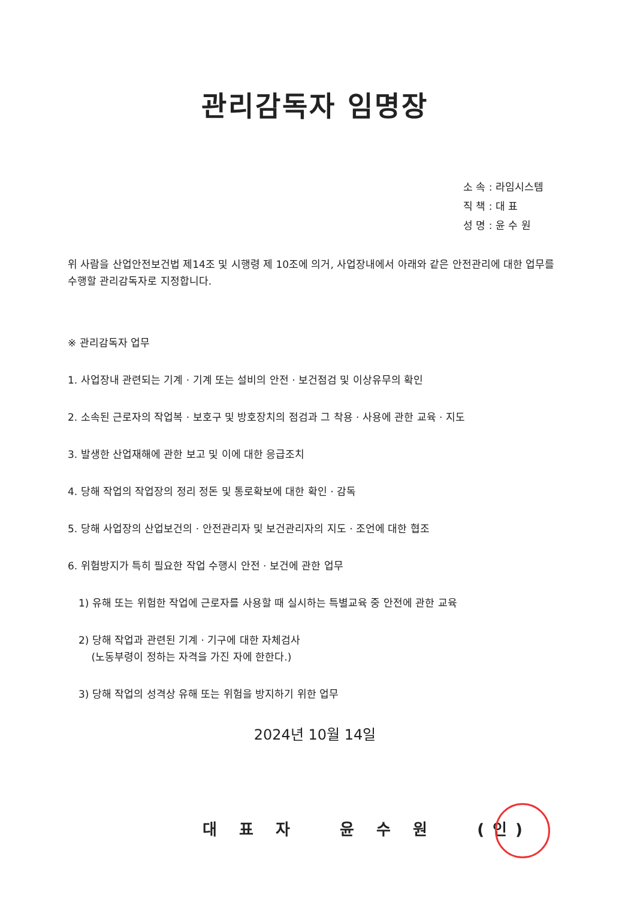관리감독자 임명장
소 속 : 라임시스템
직 책 : 대 표
성 명 : 윤 수 원
위 사람을 산업안전보건법 제14조 및 시행령 제 10조에 의거, 사업장내에서 아래와 같은 안전관리에 대한 업무를 수행할 관리감독자로 지정합니다.
※ 관리감독자 업무
1. 사업장내 관련되는 기계 · 기계 또는 설비의 안전 · 보건점검 및 이상유무의 확인
2. 소속된 근로자의 작업복 · 보호구 및 방호장치의 점검과 그 착용 · 사용에 관한 교육 · 지도
3. 발생한 산업재해에 관한 보고 및 이에 대한 응급조치
4. 당해 작업의 작업장의 정리 정돈 및 통로확보에 대한 확인 · 감독
5. 당해 사업장의 산업보건의 · 안전관리자 및 보건관리자의 지도 · 조언에 대한 협조
6. 위험방지가 특히 필요한 작업 수행시 안전 · 보건에 관한 업무
1) 유해 또는 위험한 작업에 근로자를 사용할 때 실시하는 특별교육 중 안전에 관한 교육
2) 당해 작업과 관련된 기계 · 기구에 대한 자체검사
(노동부령이 정하는 자격을 가진 자에 한한다.)
3) 당해 작업의 성격상 유해 또는 위험을 방지하기 위한 업무
2024년 10월 14일
대 표 자 윤 수 원 (인)